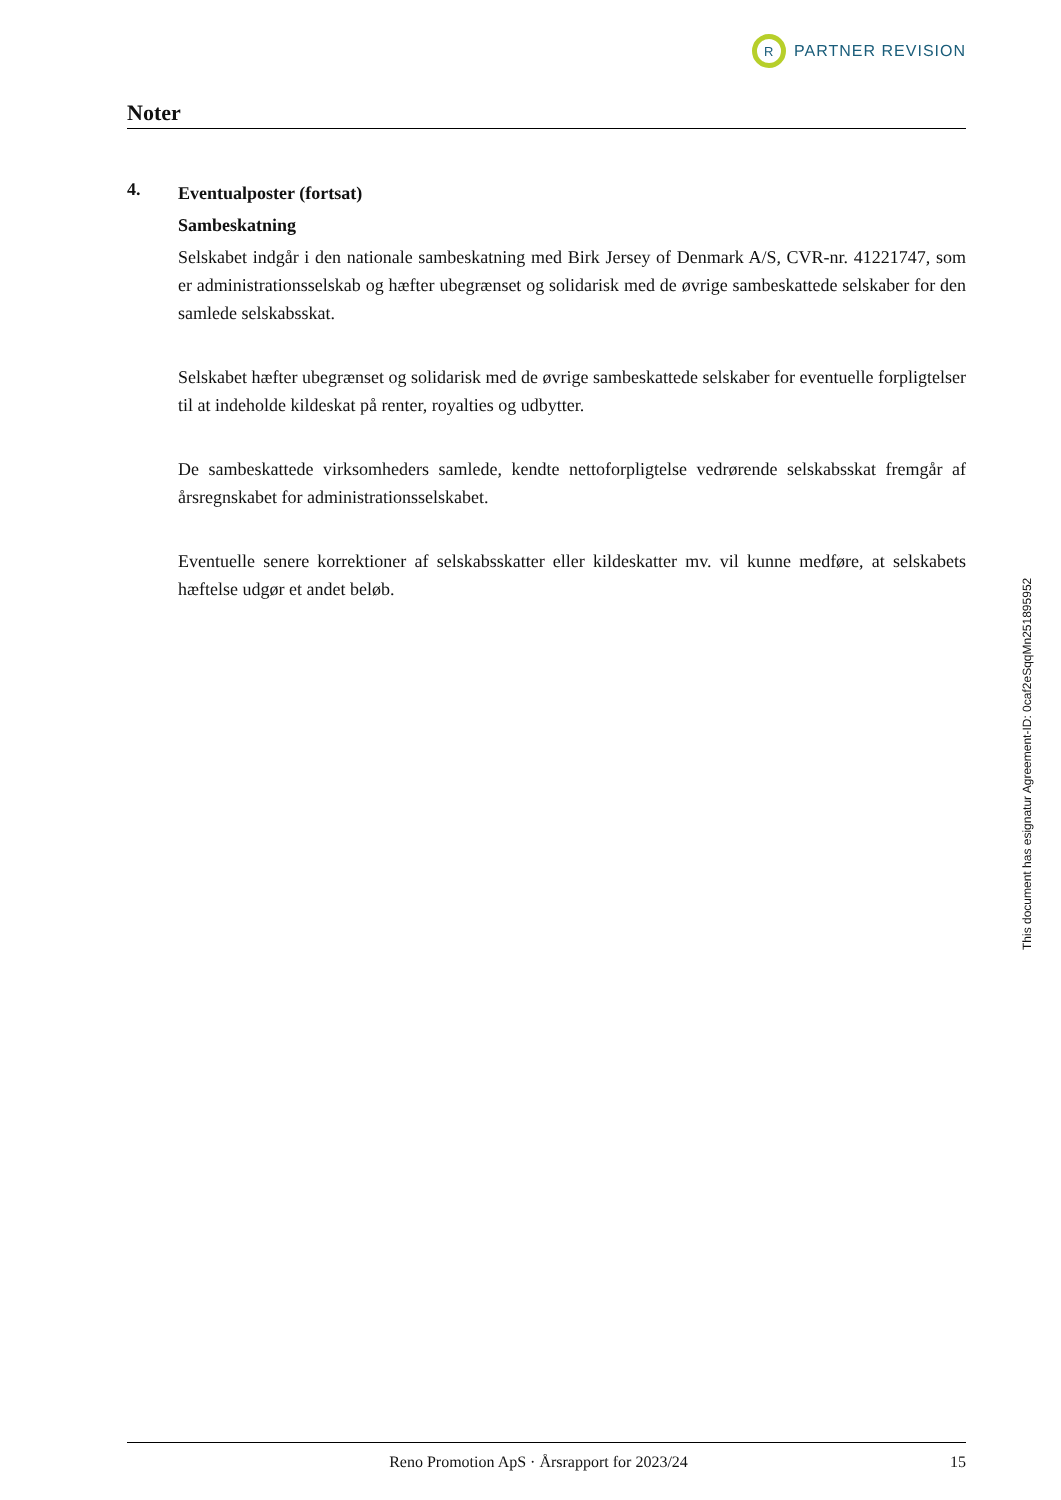R
PARTNER REVISION
Noter
4.
Eventualposter (fortsat)
Sambeskatning
Selskabet indgår i den nationale sambeskatning med Birk Jersey of Denmark A/S, CVR-nr. 41221747, som er administrationsselskab og hæfter ubegrænset og solidarisk med de øvrige sambeskattede selskaber for den samlede selskabsskat.
Selskabet hæfter ubegrænset og solidarisk med de øvrige sambeskattede selskaber for eventuelle forpligtelser til at indeholde kildeskat på renter, royalties og udbytter.
De sambeskattede virksomheders samlede, kendte nettoforpligtelse vedrørende selskabsskat fremgår af årsregnskabet for administrationsselskabet.
Eventuelle senere korrektioner af selskabsskatter eller kildeskatter mv. vil kunne medføre, at selskabets hæftelse udgør et andet beløb.
This document has esignatur Agreement-ID: 0caf2eSqqMn251895952
Reno Promotion ApS · Årsrapport for 2023/24 15